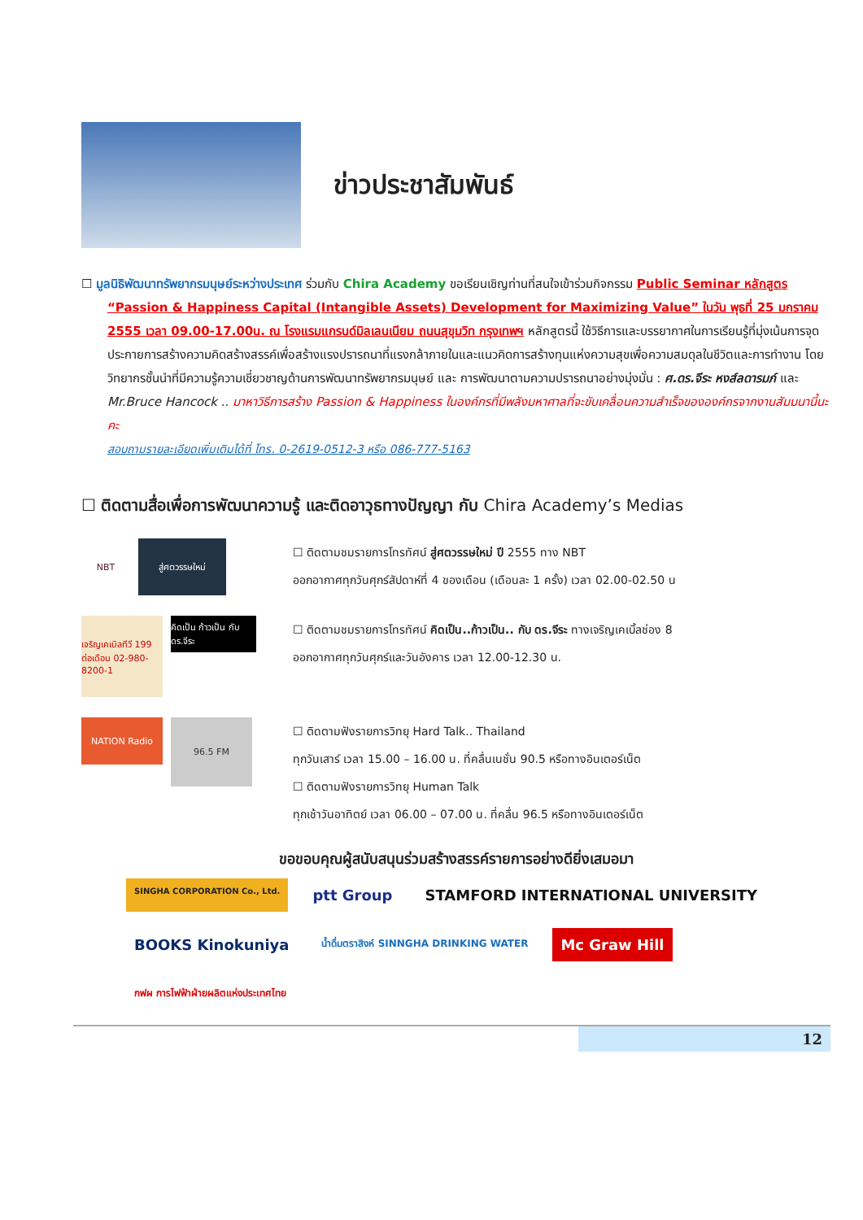ข่าวประชาสัมพันธ์
☐ มูลนิธิพัฒนาทรัพยากรมนุษย์ระหว่างประเทศ ร่วมกับ Chira Academy ขอเรียนเชิญท่านที่สนใจเข้าร่วมกิจกรรม Public Seminar หลักสูตร “Passion & Happiness Capital (Intangible Assets) Development for Maximizing Value” ในวัน พุธที่ 25 มกราคม 2555 เวลา 09.00-17.00น. ณ โรงแรมแกรนด์มิลเลนเนียม ถนนสุขุมวิท กรุงเทพฯ หลักสูตรนี้ ใช้วิธีการและบรรยากาศในการเรียนรู้ที่มุ่งเน้นการจุดประกายการสร้างความคิดสร้างสรรค์เพื่อสร้างแรงปรารถนาที่แรงกล้าภายในและแนวคิดการสร้างทุนแห่งความสุขเพื่อความสมดุลในชีวิตและการทำงาน โดยวิทยากรชั้นนำที่มีความรู้ความเชี่ยวชาญด้านการพัฒนาทรัพยากรมนุษย์ และ การพัฒนาตามความปรารถนาอย่างมุ่งมั่น : ศ.ดร.จีระ หงส์ลดารมภ์ และ Mr.Bruce Hancock .. มาหาวิธีการสร้าง Passion & Happiness ในองค์กรที่มีพลังมหาศาลที่จะขับเคลื่อนความสำเร็จขององค์กรจากงานสัมมนานี้นะคะ
สอบถามรายละเอียดเพิ่มเติมได้ที่ โทร. 0-2619-0512-3 หรือ 086-777-5163
☐ ติดตามสื่อเพื่อการพัฒนาความรู้ และติดอาวุธทางปัญญา กับ Chira Academy’s Medias
NBT
สู่ศตวรรษใหม่
☐ ติดตามชมรายการโทรทัศน์ สู่ศตวรรษใหม่ ปี 2555 ทาง NBT
ออกอากาศทุกวันศุกร์สัปดาห์ที่ 4 ของเดือน (เดือนละ 1 ครั้ง) เวลา 02.00-02.50 น
เจริญเคเบิลทีวี 199 ต่อเดือน 02-980-8200-1
คิดเป็น ก้าวเป็น กับ ดร.จีระ
☐ ติดตามชมรายการโทรทัศน์ คิดเป็น..ก้าวเป็น.. กับ ดร.จีระ ทางเจริญเคเบิ้ลช่อง 8
ออกอากาศทุกวันศุกร์และวันอังคาร เวลา 12.00-12.30 น.
NATION Radio
96.5 FM
☐ ติดตามฟังรายการวิทยุ Hard Talk.. Thailand
ทุกวันเสาร์ เวลา 15.00 – 16.00 น. ที่คลื่นเนชั่น 90.5 หรือทางอินเตอร์เน็ต
☐ ติดตามฟังรายการวิทยุ Human Talk
ทุกเช้าวันอาทิตย์ เวลา 06.00 – 07.00 น. ที่คลื่น 96.5 หรือทางอินเตอร์เน็ต
ขอขอบคุณผู้สนับสนุนร่วมสร้างสรรค์รายการอย่างดียิ่งเสมอมา
SINGHA CORPORATION Co., Ltd.
ptt Group
STAMFORD INTERNATIONAL UNIVERSITY
BOOKS Kinokuniya
น้ำดื่มตราสิงห์ SINNGHA DRINKING WATER
Mc Graw Hill
กฟผ การไฟฟ้าฝ่ายผลิตแห่งประเทศไทย
12